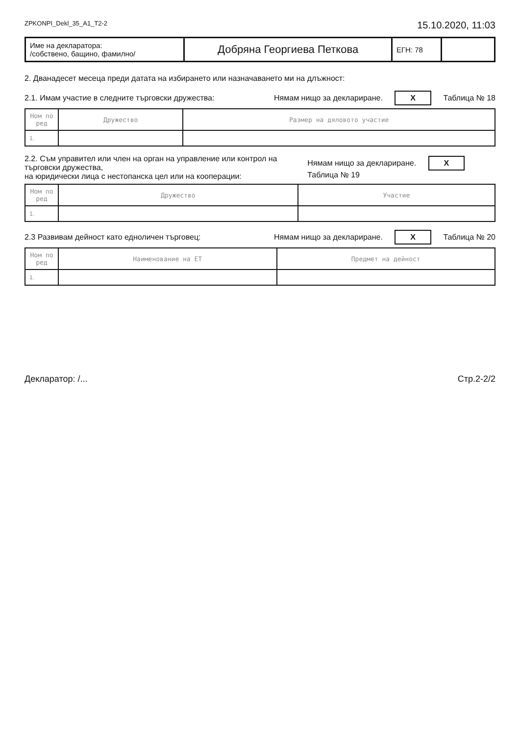ZPKONPI_Dekl_35_A1_T2-2 15.10.2020, 11:03
| Име на декларатора: /собствено, бащино, фамилно/ | Добряна Георгиева Петкова | ЕГН: 78 | |
2. Дванадесет месеца преди датата на избирането или назначаването ми на длъжност:
2.1. Имам участие в следните търговски дружества: Нямам нищо за деклариране. X Таблица № 18
| Ном по ред | Дружество | Размер на дяловото участие |
| --- | --- | --- |
| 1. | | |
2.2. Съм управител или член на орган на управление или контрол на търговски дружества,
на юридически лица с нестопанска цел или на кооперации: Нямам нищо за деклариране. X Таблица № 19
| Ном по ред | Дружество | Участие |
| --- | --- | --- |
| 1. | | |
2.3 Развивам дейност като едноличен търговец: Нямам нищо за деклариране. X Таблица № 20
| Ном по ред | Наименование на ЕТ | Предмет на дейност |
| --- | --- | --- |
| 1. | | |
Декларатор: /... Стр.2-2/2